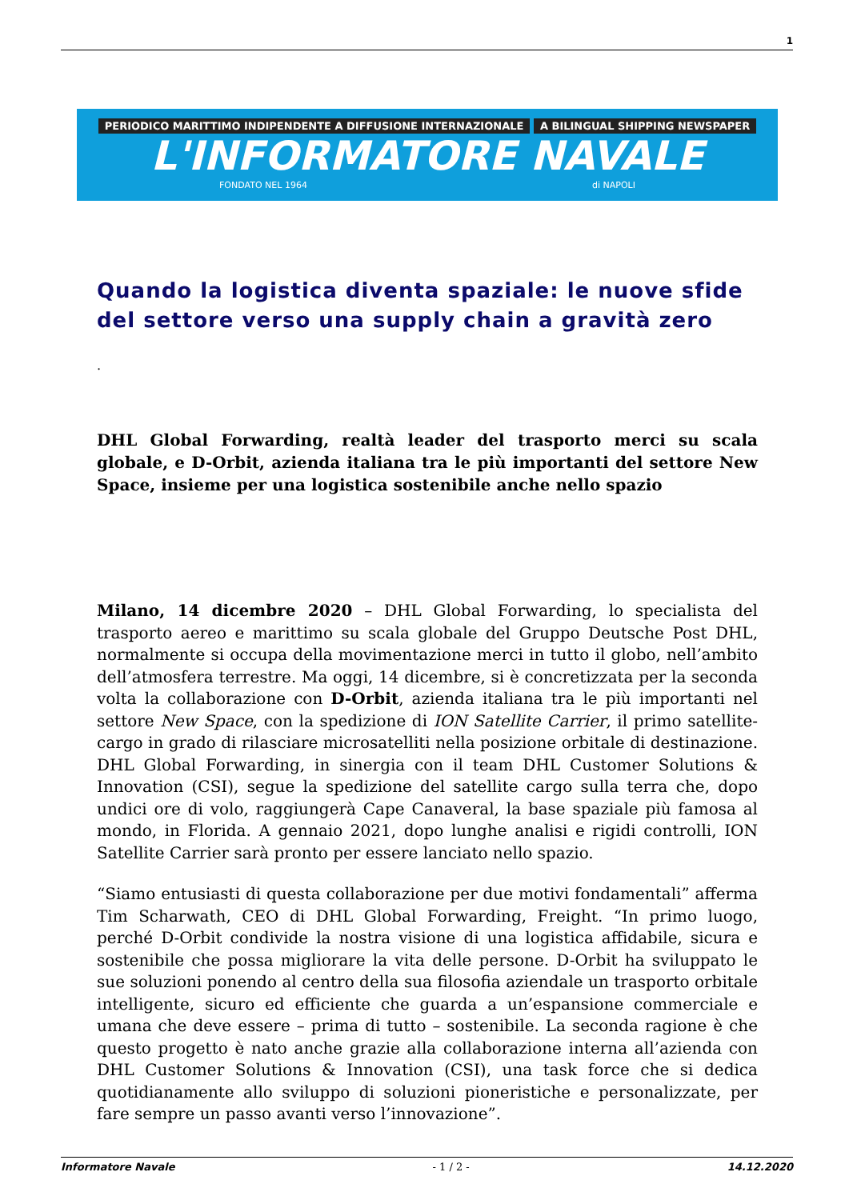1
PERIODICO MARITTIMO INDIPENDENTE A DIFFUSIONE INTERNAZIONALE A BILINGUAL SHIPPING NEWSPAPER
L'INFORMATORE NAVALE
FONDATO NEL 1964 di NAPOLI
Quando la logistica diventa spaziale: le nuove sfide del settore verso una supply chain a gravità zero
.
DHL Global Forwarding, realtà leader del trasporto merci su scala globale, e D-Orbit, azienda italiana tra le più importanti del settore New Space, insieme per una logistica sostenibile anche nello spazio
Milano, 14 dicembre 2020 – DHL Global Forwarding, lo specialista del trasporto aereo e marittimo su scala globale del Gruppo Deutsche Post DHL, normalmente si occupa della movimentazione merci in tutto il globo, nell’ambito dell’atmosfera terrestre. Ma oggi, 14 dicembre, si è concretizzata per la seconda volta la collaborazione con D-Orbit, azienda italiana tra le più importanti nel settore New Space, con la spedizione di ION Satellite Carrier, il primo satellite-cargo in grado di rilasciare microsatelliti nella posizione orbitale di destinazione. DHL Global Forwarding, in sinergia con il team DHL Customer Solutions & Innovation (CSI), segue la spedizione del satellite cargo sulla terra che, dopo undici ore di volo, raggiungerà Cape Canaveral, la base spaziale più famosa al mondo, in Florida. A gennaio 2021, dopo lunghe analisi e rigidi controlli, ION Satellite Carrier sarà pronto per essere lanciato nello spazio.
“Siamo entusiasti di questa collaborazione per due motivi fondamentali” afferma Tim Scharwath, CEO di DHL Global Forwarding, Freight. “In primo luogo, perché D-Orbit condivide la nostra visione di una logistica affidabile, sicura e sostenibile che possa migliorare la vita delle persone. D-Orbit ha sviluppato le sue soluzioni ponendo al centro della sua filosofia aziendale un trasporto orbitale intelligente, sicuro ed efficiente che guarda a un’espansione commerciale e umana che deve essere – prima di tutto – sostenibile. La seconda ragione è che questo progetto è nato anche grazie alla collaborazione interna all’azienda con DHL Customer Solutions & Innovation (CSI), una task force che si dedica quotidianamente allo sviluppo di soluzioni pioneristiche e personalizzate, per fare sempre un passo avanti verso l’innovazione”.
Informatore Navale - 1 / 2 - 14.12.2020